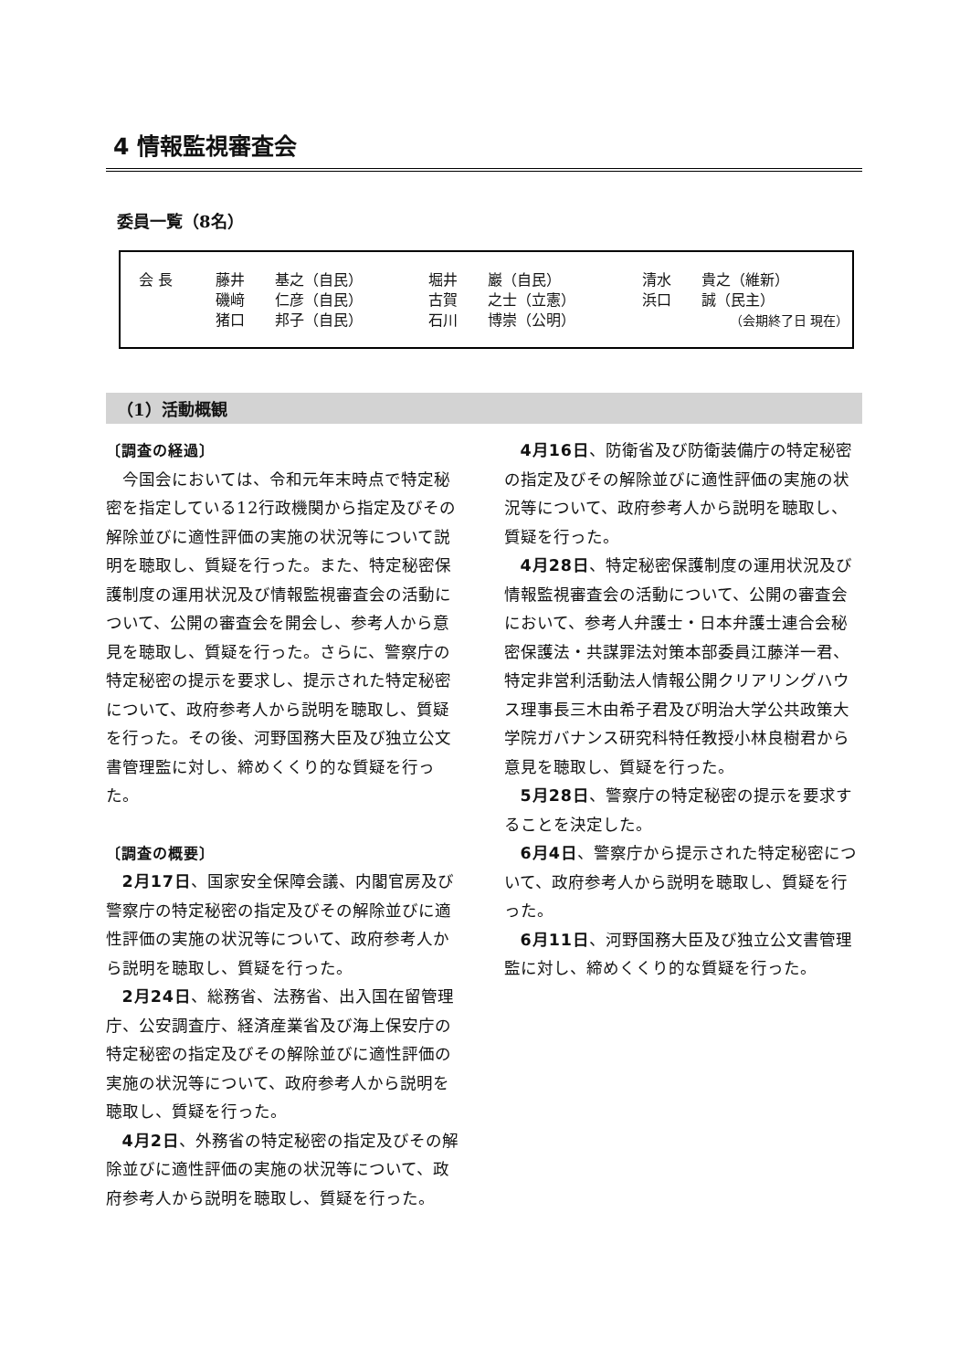4 情報監視審査会
委員一覧（8名）
| 会 長 | 藤井 | 基之（自民） | 堀井 | 巖（自民） | 清水 | 貴之（維新） |
| | 磯﨑 | 仁彦（自民） | 古賀 | 之士（立憲） | 浜口 | 誠（民主） |
| | 猪口 | 邦子（自民） | 石川 | 博崇（公明） | （会期終了日 現在） | |
（1）活動概観
〔調査の経過〕
今国会においては、令和元年末時点で特定秘密を指定している12行政機関から指定及びその解除並びに適性評価の実施の状況等について説明を聴取し、質疑を行った。また、特定秘密保護制度の運用状況及び情報監視審査会の活動について、公開の審査会を開会し、参考人から意見を聴取し、質疑を行った。さらに、警察庁の特定秘密の提示を要求し、提示された特定秘密について、政府参考人から説明を聴取し、質疑を行った。その後、河野国務大臣及び独立公文書管理監に対し、締めくくり的な質疑を行った。
〔調査の概要〕
2月17日、国家安全保障会議、内閣官房及び警察庁の特定秘密の指定及びその解除並びに適性評価の実施の状況等について、政府参考人から説明を聴取し、質疑を行った。
2月24日、総務省、法務省、出入国在留管理庁、公安調査庁、経済産業省及び海上保安庁の特定秘密の指定及びその解除並びに適性評価の実施の状況等について、政府参考人から説明を聴取し、質疑を行った。
4月2日、外務省の特定秘密の指定及びその解除並びに適性評価の実施の状況等について、政府参考人から説明を聴取し、質疑を行った。
4月16日、防衛省及び防衛装備庁の特定秘密の指定及びその解除並びに適性評価の実施の状況等について、政府参考人から説明を聴取し、質疑を行った。
4月28日、特定秘密保護制度の運用状況及び情報監視審査会の活動について、公開の審査会において、参考人弁護士・日本弁護士連合会秘密保護法・共謀罪法対策本部委員江藤洋一君、特定非営利活動法人情報公開クリアリングハウス理事長三木由希子君及び明治大学公共政策大学院ガバナンス研究科特任教授小林良樹君から意見を聴取し、質疑を行った。
5月28日、警察庁の特定秘密の提示を要求することを決定した。
6月4日、警察庁から提示された特定秘密について、政府参考人から説明を聴取し、質疑を行った。
6月11日、河野国務大臣及び独立公文書管理監に対し、締めくくり的な質疑を行った。